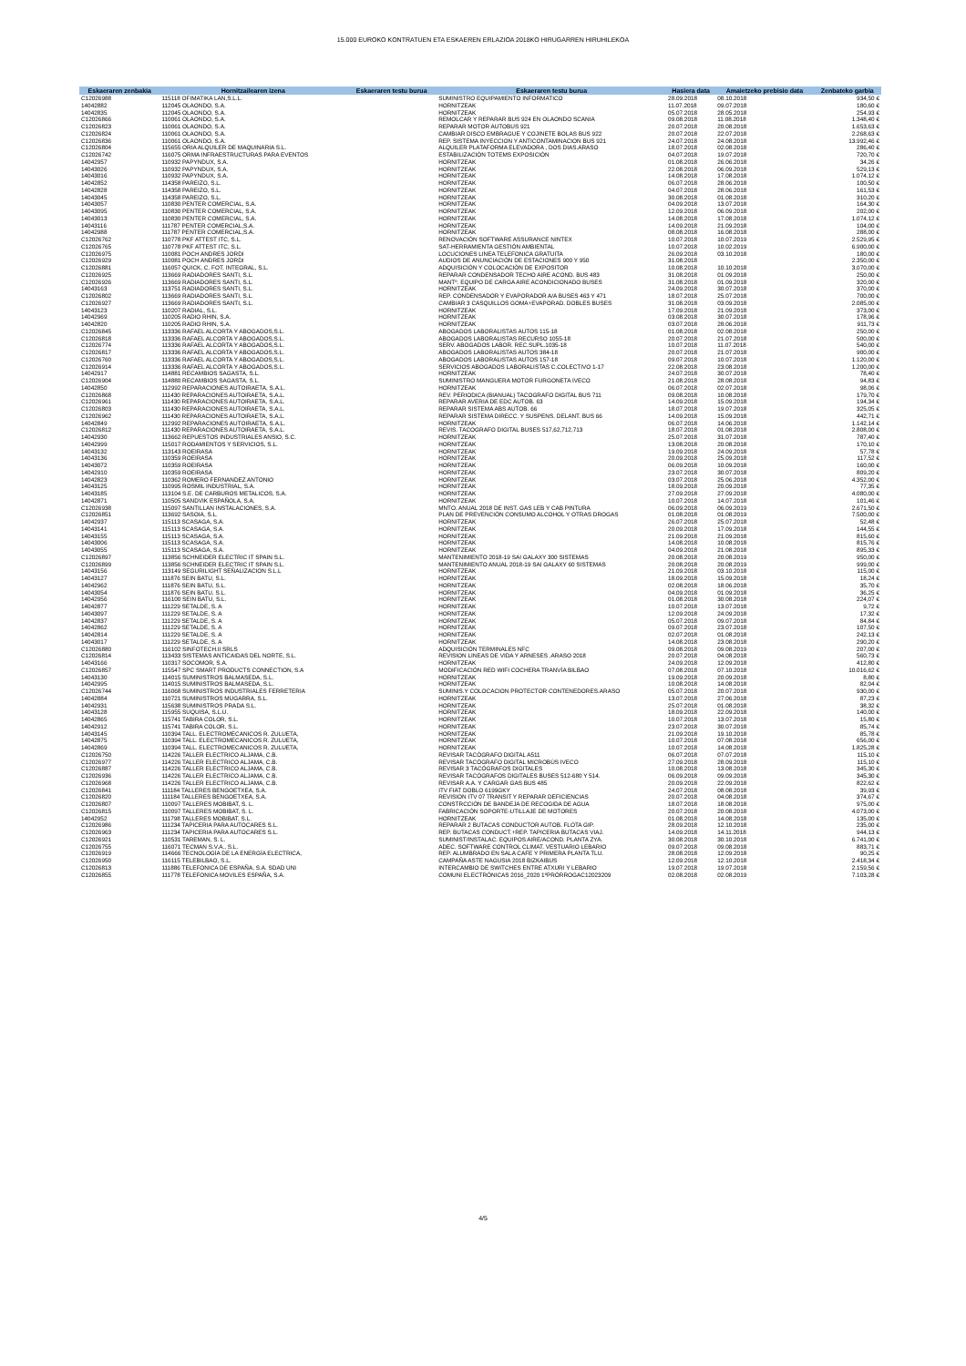15.000 EUROKO KONTRATUEN ETA ESKAEREN ERLAZIOA 2018KO HIRUGARREN HIRUHILEKOA
| Eskaeraren zenbakia | Hornitzailearen izena | Eskaeraren testu burua | Eskaeraren testu burua | Hasiera data | Amaietzeko prebisio data | Zenbateko garbia |
| --- | --- | --- | --- | --- | --- | --- |
| C12026988 | 115118 OFIMATIKA LAN,S.L.L. | | SUMINISTRO EQUIPAMIENTO INFORMATICO | 28.09.2018 | 08.10.2018 | 934,50 € |
| 14042882 | 112045 OLAONDO, S.A. | | HORNITZEAK | 11.07.2018 | 09.07.2018 | 180,60 € |
| 14042835 | 112045 OLAONDO, S.A. | | HORNITZEAK | 05.07.2018 | 28.05.2018 | 254,93 € |
| C12026866 | 110061 OLAONDO, S.A. | | REMOLCAR Y REPARAR BUS 924 EN OLAONDO SCANIA | 09.08.2018 | 11.08.2018 | 1.348,40 € |
| C12026823 | 110061 OLAONDO, S.A. | | REPARAR MOTOR AUTOBUS 921 | 20.07.2018 | 20.08.2018 | 1.653,63 € |
| C12026824 | 110061 OLAONDO, S.A. | | CAMBIAR DISCO EMBRAGUE Y COJINETE BOLAS BUS 922 | 20.07.2018 | 22.07.2018 | 2.268,63 € |
| C12026836 | 110061 OLAONDO, S.A. | | REP. SISTEMA INYECCION Y ANTICONTAMINACION BUS 921 | 24.07.2018 | 24.08.2018 | 13.992,46 € |
| C12026804 | 115655 ORIA ALQUILER DE MAQUINARIA S.L. | | ALQUILER PLATAFORMA ELEVADORA , DOS DIAS.ARASO | 18.07.2018 | 02.08.2018 | 286,40 € |
| C12026742 | 116075 ORMA INFRAESTRUCTURAS PARA EVENTOS | | ESTABILIZACIÓN TOTEMS EXPOSICIÓN | 04.07.2018 | 19.07.2018 | 720,70 € |
| 14042957 | 110932 PAPYNDUX, S.A. | | HORNITZEAK | 01.08.2018 | 26.06.2018 | 34,26 € |
| 14043026 | 110932 PAPYNDUX, S.A. | | HORNITZEAK | 22.08.2018 | 06.09.2018 | 529,13 € |
| 14043016 | 110932 PAPYNDUX, S.A. | | HORNITZEAK | 14.08.2018 | 17.08.2018 | 1.074,12 € |
| 14042852 | 114358 PAREIZO, S.L. | | HORNITZEAK | 06.07.2018 | 28.06.2018 | 100,50 € |
| 14042828 | 114358 PAREIZO, S.L. | | HORNITZEAK | 04.07.2018 | 28.06.2018 | 161,53 € |
| 14043045 | 114358 PAREIZO, S.L. | | HORNITZEAK | 30.08.2018 | 01.08.2018 | 310,20 € |
| 14043057 | 110830 PENTER COMERCIAL, S.A. | | HORNITZEAK | 04.09.2018 | 13.07.2018 | 164,30 € |
| 14043095 | 110830 PENTER COMERCIAL, S.A. | | HORNITZEAK | 12.09.2018 | 06.09.2018 | 202,00 € |
| 14043013 | 110830 PENTER COMERCIAL, S.A. | | HORNITZEAK | 14.08.2018 | 17.08.2018 | 1.074,12 € |
| 14043116 | 111787 PENTER COMERCIAL,S.A. | | HORNITZEAK | 14.09.2018 | 21.09.2018 | 104,00 € |
| 14042988 | 111787 PENTER COMERCIAL,S.A. | | HORNITZEAK | 08.08.2018 | 16.08.2018 | 288,00 € |
| C12026762 | 110778 PKF ATTEST ITC, S.L. | | RENOVACIÓN SOFTWARE ASSURANCE NINTEX | 10.07.2018 | 10.07.2019 | 2.529,95 € |
| C12026765 | 110778 PKF ATTEST ITC, S.L. | | SAT-HERRAMIENTA GESTIÓN AMBIENTAL | 10.07.2018 | 10.02.2019 | 6.900,00 € |
| C12026975 | 110081 POCH ANDRES JORDI | | LOCUCIONES LINEA TELEFONICA GRATUITA | 26.09.2018 | 03.10.2018 | 180,00 € |
| C12026929 | 110081 POCH ANDRES JORDI | | AUDIOS DE ANUNCIACIÓN DE ESTACIONES 900 Y 950 | 31.08.2018 | | 2.350,00 € |
| C12026881 | 116057 QUICK, C. FOT. INTEGRAL, S.L. | | ADQUISICIÓN Y COLOCACIÓN DE EXPOSITOR | 10.08.2018 | 10.10.2018 | 3.070,00 € |
| C12026925 | 113669 RADIADORES SANTI, S.L. | | REPARAR CONDENSADOR TECHO AIRE ACOND. BUS 483 | 31.08.2018 | 01.09.2018 | 250,00 € |
| C12026926 | 113669 RADIADORES SANTI, S.L. | | MANTº. EQUIPO DE CARGA AIRE ACONDICIONADO BUSES | 31.08.2018 | 01.09.2018 | 320,00 € |
| 14043163 | 113751 RADIADORES SANTI, S.L. | | HORNITZEAK | 24.09.2018 | 30.07.2018 | 370,00 € |
| C12026802 | 113669 RADIADORES SANTI, S.L. | | REP. CONDENSADOR Y EVAPORADOR A/A BUSES 463 Y 471 | 18.07.2018 | 25.07.2018 | 700,00 € |
| C12026927 | 113669 RADIADORES SANTI, S.L. | | CAMBIAR 3 CASQUILLOS GOMA+EVAPORAD. DOBLES BUSES | 31.08.2018 | 03.09.2018 | 2.085,00 € |
| 14043123 | 110207 RADIAL, S.L. | | HORNITZEAK | 17.09.2018 | 21.09.2018 | 373,00 € |
| 14042969 | 110205 RADIO RHIN, S.A. | | HORNITZEAK | 03.08.2018 | 30.07.2018 | 178,96 € |
| 14042820 | 110205 RADIO RHIN, S.A. | | HORNITZEAK | 03.07.2018 | 28.06.2018 | 911,73 € |
| C12026845 | 113336 RAFAEL ALCORTA Y ABOGADOS,S.L. | | ABOGADOS LABORALISTAS AUTOS 115-18 | 01.08.2018 | 02.08.2018 | 250,00 € |
| C12026818 | 113336 RAFAEL ALCORTA Y ABOGADOS,S.L. | | ABOGADOS LABORALISTAS RECURSO 1055-18 | 20.07.2018 | 21.07.2018 | 500,00 € |
| C12026774 | 113336 RAFAEL ALCORTA Y ABOGADOS,S.L. | | SERV. ABOGADOS LABOR. REC.SUPL.1035-18 | 10.07.2018 | 11.07.2018 | 540,00 € |
| C12026817 | 113336 RAFAEL ALCORTA Y ABOGADOS,S.L. | | ABOGADOS LABORALISTAS AUTOS 384-18 | 20.07.2018 | 21.07.2018 | 900,00 € |
| C12026760 | 113336 RAFAEL ALCORTA Y ABOGADOS,S.L. | | ABOGADOS LABORALISTAS AUTOS 157-18 | 09.07.2018 | 10.07.2018 | 1.120,00 € |
| C12026914 | 113336 RAFAEL ALCORTA Y ABOGADOS,S.L. | | SERVICIOS ABOGADOS LABORALISTAS C.COLECTIVO 1-17 | 22.08.2018 | 23.08.2018 | 1.200,00 € |
| 14042917 | 114881 RECAMBIOS SAGASTA, S.L. | | HORNITZEAK | 24.07.2018 | 30.07.2018 | 78,40 € |
| C12026904 | 114880 RECAMBIOS SAGASTA, S.L. | | SUMINISTRO MANGUERA MOTOR FURGONETA IVECO | 21.08.2018 | 28.08.2018 | 94,83 € |
| 14042850 | 112992 REPARACIONES AUTOIRAETA, S.A.L. | | HORNITZEAK | 06.07.2018 | 02.07.2018 | 98,06 € |
| C12026868 | 111430 REPARACIONES AUTOIRAETA, S.A.L. | | REV. PERIODICA (BIANUAL) TACOGRAFO DIGITAL BUS 711 | 09.08.2018 | 10.08.2018 | 179,70 € |
| C12026961 | 111430 REPARACIONES AUTOIRAETA, S.A.L. | | REPARAR AVERIA DE EDC AUTOB. 63 | 14.09.2018 | 15.09.2018 | 194,34 € |
| C12026803 | 111430 REPARACIONES AUTOIRAETA, S.A.L. | | REPARAR SISTEMA ABS AUTOB. 66 | 18.07.2018 | 19.07.2018 | 325,05 € |
| C12026962 | 111430 REPARACIONES AUTOIRAETA, S.A.L. | | REPARAR SISTEMA DIRECC. Y SUSPENS. DELANT. BUS 66 | 14.09.2018 | 15.09.2018 | 442,71 € |
| 14042849 | 112992 REPARACIONES AUTOIRAETA, S.A.L. | | HORNITZEAK | 06.07.2018 | 14.06.2018 | 1.142,14 € |
| C12026812 | 111430 REPARACIONES AUTOIRAETA, S.A.L. | | REVIS. TACOGRAFO DIGITAL BUSES 517,62,712,713 | 18.07.2018 | 01.08.2018 | 2.808,00 € |
| 14042930 | 113662 REPUESTOS INDUSTRIALES ANSIO, S.C. | | HORNITZEAK | 25.07.2018 | 31.07.2018 | 787,40 € |
| 14042999 | 115017 RODAMIENTOS Y SERVICIOS, S.L. | | HORNITZEAK | 13.08.2018 | 20.08.2018 | 170,10 € |
| 14043132 | 113143 ROEIRASA | | HORNITZEAK | 19.09.2018 | 24.09.2018 | 57,78 € |
| 14043136 | 110359 ROEIRASA | | HORNITZEAK | 20.09.2018 | 25.09.2018 | 117,52 € |
| 14043072 | 110359 ROEIRASA | | HORNITZEAK | 06.09.2018 | 10.09.2018 | 160,00 € |
| 14042910 | 110359 ROEIRASA | | HORNITZEAK | 23.07.2018 | 30.07.2018 | 809,20 € |
| 14042823 | 110362 ROMERO FERNANDEZ ANTONIO | | HORNITZEAK | 03.07.2018 | 25.06.2018 | 4.352,00 € |
| 14043125 | 110995 ROSMIL INDUSTRIAL, S.A. | | HORNITZEAK | 18.09.2018 | 20.09.2018 | 77,35 € |
| 14043185 | 113104 S.E. DE CARBUROS METALICOS, S.A. | | HORNITZEAK | 27.09.2018 | 27.09.2018 | 4.080,00 € |
| 14042871 | 110505 SANDVIK ESPAÑOLA, S.A. | | HORNITZEAK | 10.07.2018 | 14.07.2018 | 101,46 € |
| C12026938 | 115097 SANTILLAN INSTALACIONES, S.A. | | MNTO. ANUAL 2018 DE INST. GAS LEB Y CAB PINTURA | 06.09.2018 | 06.09.2019 | 2.671,50 € |
| C12026851 | 113692 SASOIA, S.L. | | PLAN DE PREVENCIÓN CONSUMO ALCOHOL Y OTRAS DROGAS | 01.08.2018 | 01.08.2019 | 7.500,00 € |
| 14042937 | 115113 SCASAGA, S.A. | | HORNITZEAK | 26.07.2018 | 25.07.2018 | 52,48 € |
| 14043141 | 115113 SCASAGA, S.A. | | HORNITZEAK | 20.09.2018 | 17.09.2018 | 144,55 € |
| 14043155 | 115113 SCASAGA, S.A. | | HORNITZEAK | 21.09.2018 | 21.09.2018 | 815,60 € |
| 14043006 | 115113 SCASAGA, S.A. | | HORNITZEAK | 14.08.2018 | 10.08.2018 | 815,76 € |
| 14043055 | 115113 SCASAGA, S.A. | | HORNITZEAK | 04.09.2018 | 21.08.2018 | 895,33 € |
| C12026897 | 113856 SCHNEIDER ELECTRIC IT SPAIN S.L. | | MANTENIMIENTO 2018-19 SAI GALAXY 300 SISTEMAS | 20.08.2018 | 20.08.2019 | 950,00 € |
| C12026899 | 113856 SCHNEIDER ELECTRIC IT SPAIN S.L. | | MANTENIMIENTO ANUAL 2018-19 SAI GALAXY 60 SISTEMAS | 20.08.2018 | 20.08.2019 | 999,00 € |
| 14043156 | 113149 SEGURILIGHT SEÑALIZACION S.L.L | | HORNITZEAK | 21.09.2018 | 03.10.2018 | 115,00 € |
| 14043127 | 111876 SEIN BATU, S.L. | | HORNITZEAK | 18.09.2018 | 15.09.2018 | 18,24 € |
| 14042962 | 111876 SEIN BATU, S.L. | | HORNITZEAK | 02.08.2018 | 18.06.2018 | 35,70 € |
| 14043054 | 111876 SEIN BATU, S.L. | | HORNITZEAK | 04.09.2018 | 01.09.2018 | 36,25 € |
| 14042956 | 116100 SEIN BATU, S.L. | | HORNITZEAK | 01.08.2018 | 30.08.2018 | 224,07 € |
| 14042877 | 111229 SETALDE, S. A | | HORNITZEAK | 10.07.2018 | 13.07.2018 | 9,72 € |
| 14043097 | 111229 SETALDE, S. A | | HORNITZEAK | 12.09.2018 | 24.09.2018 | 17,32 € |
| 14042837 | 111229 SETALDE, S. A | | HORNITZEAK | 05.07.2018 | 09.07.2018 | 84,84 € |
| 14042862 | 111229 SETALDE, S. A | | HORNITZEAK | 09.07.2018 | 23.07.2018 | 107,50 € |
| 14042814 | 111229 SETALDE, S. A | | HORNITZEAK | 02.07.2018 | 01.08.2018 | 242,13 € |
| 14043017 | 111229 SETALDE, S. A | | HORNITZEAK | 14.08.2018 | 23.08.2018 | 290,20 € |
| C12026880 | 116102 SINFOTECH.II SRLS | | ADQUISICIÓN TERMINALES NFC | 09.08.2018 | 09.08.2019 | 207,00 € |
| C12026814 | 113433 SISTEMAS ANTICAIDAS DEL NORTE, S.L. | | REVISION LINEAS DE VIDA Y ARNESES .ARASO 2018 | 20.07.2018 | 04.08.2018 | 560,73 € |
| 14043166 | 110317 SOCOMOR, S.A. | | HORNITZEAK | 24.09.2018 | 12.09.2018 | 412,80 € |
| C12026857 | 115547 SPC SMART PRODUCTS CONNECTION, S.A | | MODIFICACIÓN RED WIFI COCHERA TRANVÍA BILBAO | 07.08.2018 | 07.10.2018 | 10.016,62 € |
| 14043130 | 114015 SUMINISTROS BALMASEDA, S.L. | | HORNITZEAK | 19.09.2018 | 20.09.2018 | 8,80 € |
| 14042995 | 114015 SUMINISTROS BALMASEDA, S.L. | | HORNITZEAK | 10.08.2018 | 14.08.2018 | 82,04 € |
| C12026744 | 116068 SUMINISTROS INDUSTRIALES FERRETERIA | | SUMINIS.Y COLOCACION PROTECTOR CONTENEDORES.ARASO | 05.07.2018 | 20.07.2018 | 930,00 € |
| 14042884 | 110721 SUMINISTROS MUGARRA, S.L. | | HORNITZEAK | 13.07.2018 | 27.06.2018 | 87,23 € |
| 14042931 | 115638 SUMINISTROS PRADA S.L. | | HORNITZEAK | 25.07.2018 | 01.08.2018 | 38,32 € |
| 14043128 | 115955 SUQUISA, S.L.U. | | HORNITZEAK | 18.09.2018 | 22.09.2018 | 140,00 € |
| 14042865 | 115741 TABIRA COLOR, S.L. | | HORNITZEAK | 10.07.2018 | 13.07.2018 | 15,80 € |
| 14042912 | 115741 TABIRA COLOR, S.L. | | HORNITZEAK | 23.07.2018 | 30.07.2018 | 85,74 € |
| 14043145 | 110394 TALL. ELECTROMECANICOS R. ZULUETA, | | HORNITZEAK | 21.09.2018 | 19.10.2018 | 85,78 € |
| 14042875 | 110394 TALL. ELECTROMECANICOS R. ZULUETA, | | HORNITZEAK | 10.07.2018 | 07.08.2018 | 656,00 € |
| 14042869 | 110394 TALL. ELECTROMECANICOS R. ZULUETA, | | HORNITZEAK | 10.07.2018 | 14.08.2018 | 1.825,28 € |
| C12026750 | 114226 TALLER ELECTRICO ALJAMA, C.B. | | REVISAR TACÓGRAFO DIGITAL A511 | 06.07.2018 | 07.07.2018 | 115,10 € |
| C12026977 | 114226 TALLER ELECTRICO ALJAMA, C.B. | | REVISAR TACÓGRAFO DIGITAL MICROBÚS IVECO | 27.09.2018 | 28.09.2018 | 115,10 € |
| C12026887 | 114226 TALLER ELECTRICO ALJAMA, C.B. | | REVISAR 3 TACÓGRAFOS DIGITALES | 10.08.2018 | 13.08.2018 | 345,30 € |
| C12026936 | 114226 TALLER ELECTRICO ALJAMA, C.B. | | REVISAR TACÓGRAFOS DIGITALES BUSES 512-680 Y 514. | 06.09.2018 | 09.09.2018 | 345,30 € |
| C12026968 | 114226 TALLER ELECTRICO ALJAMA, C.B. | | REVISAR A.A. Y CARGAR GAS BUS 485 | 20.09.2018 | 22.09.2018 | 822,62 € |
| C12026841 | 111184 TALLERES BENGOETXEA, S.A. | | ITV FIAT DOBLO 6199GKY | 24.07.2018 | 08.08.2018 | 39,93 € |
| C12026820 | 111184 TALLERES BENGOETXEA, S.A. | | REVISION ITV 07 TRANSIT Y REPARAR DEFICIENCIAS | 20.07.2018 | 04.08.2018 | 374,67 € |
| C12026807 | 110097 TALLERES MOBIBAT, S. L. | | CONSTRCCIÓN DE BANDEJA DE RECOGIDA DE AGUA | 18.07.2018 | 18.08.2018 | 975,00 € |
| C12026815 | 110097 TALLERES MOBIBAT, S. L. | | FABRICACIÓN SOPORTE-UTILLAJE DE MOTORES | 20.07.2018 | 20.08.2018 | 4.073,00 € |
| 14042952 | 111798 TALLERES MOBIBAT, S.L. | | HORNITZEAK | 01.08.2018 | 14.08.2018 | 135,00 € |
| C12026986 | 111234 TAPICERIA PARA AUTOCARES S.L. | | REPARAR 2 BUTACAS CONDUCTOR AUTOB. FLOTA GIP. | 28.09.2018 | 12.10.2018 | 235,00 € |
| C12026963 | 111234 TAPICERIA PARA AUTOCARES S.L. | | REP. BUTACAS CONDUCT.+REP. TAPICERIA BUTACAS VIAJ. | 14.09.2018 | 14.11.2018 | 944,13 € |
| C12026921 | 110531 TAREMAN, S. L. | | SUMINIST/INSTALAC. EQUIPOS AIRE/ACOND. PLANTA ZYA. | 30.08.2018 | 30.10.2018 | 6.741,00 € |
| C12026755 | 116071 TECMAN S.V.A., S.L. | | ADEC. SOFTWARE CONTROL CLIMAT. VESTUARIO LEBARIO | 09.07.2018 | 09.08.2018 | 883,71 € |
| C12026919 | 114666 TECNOLOGÍA DE LA ENERGÍA ELECTRICA, | | REP. ALUMBRADO EN SALA CAFE Y PRIMERA PLANTA TLU. | 28.08.2018 | 12.09.2018 | 90,25 € |
| C12026950 | 116115 TELEBILBAO, S.L. | | CAMPAÑA ASTE NAGUSIA 2018 BIZKAIBUS | 12.09.2018 | 12.10.2018 | 2.418,34 € |
| C12026813 | 111886 TELEFONICA DE ESPAÑA, S.A. SDAD UNI | | INTERCAMBIO DE SWITCHES ENTRE ATXURI Y LEBARIO | 19.07.2018 | 19.07.2018 | 2.159,56 € |
| C12026855 | 111778 TELEFONICA MOVILES ESPAÑA, S.A. | | COMUNI ELECTRÓNICAS 2016_2020 1ºPRÓRROGAC12023209 | 02.08.2018 | 02.08.2019 | 7.103,28 € |
4/5